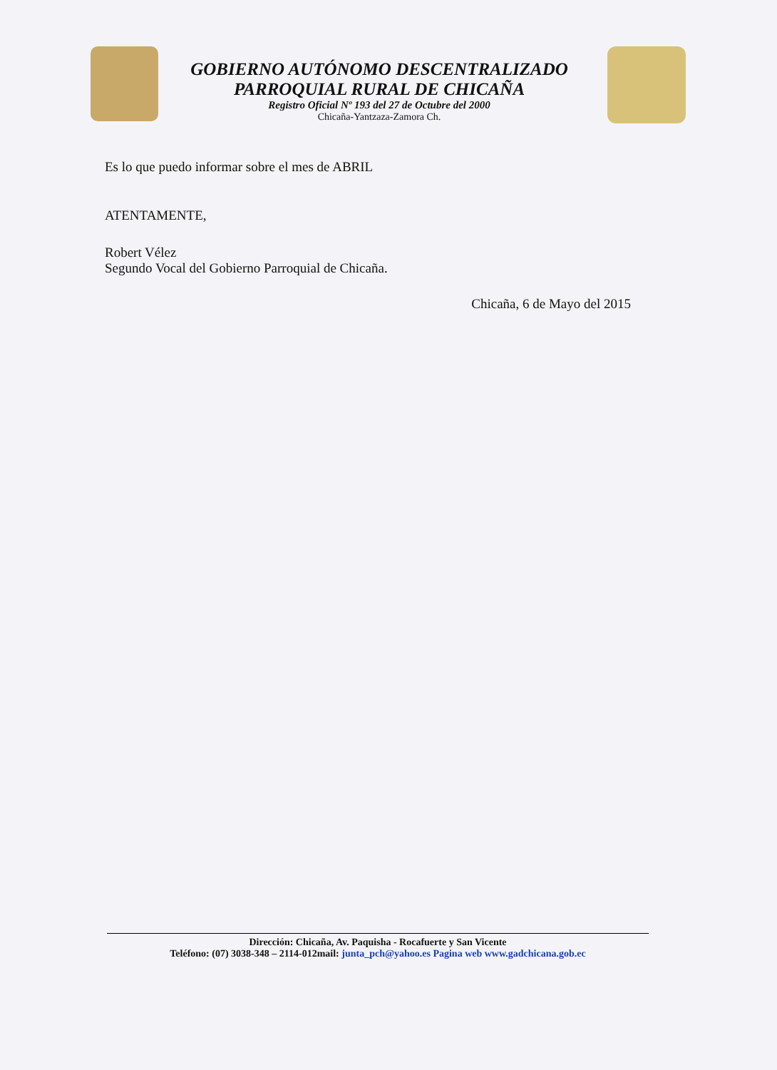GOBIERNO AUTÓNOMO DESCENTRALIZADO
PARROQUIAL RURAL DE CHICAÑA
Registro Oficial Nº 193 del 27 de Octubre del 2000
Chicaña-Yantzaza-Zamora Ch.
Es lo que puedo informar sobre el mes de ABRIL
ATENTAMENTE,
Robert Vélez
Segundo Vocal del Gobierno Parroquial de Chicaña.
Chicaña, 6 de Mayo del 2015
Dirección: Chicaña, Av. Paquisha - Rocafuerte y San Vicente
Teléfono: (07) 3038-348 – 2114-012mail: junta_pch@yahoo.es Pagina web www.gadchicana.gob.ec